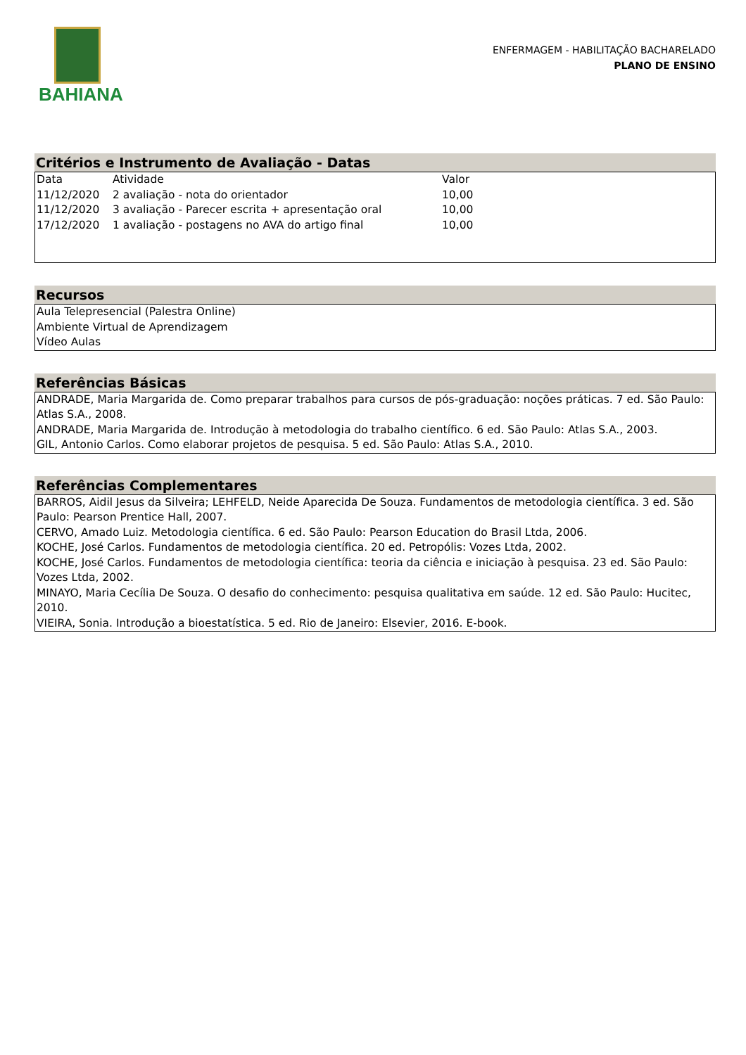BAHIANA
ENFERMAGEM - HABILITAÇÃO BACHARELADO
PLANO DE ENSINO
Critérios e Instrumento de Avaliação - Datas
| Data | Atividade | Valor |
| 11/12/2020 | 2 avaliação - nota do orientador | 10,00 |
| 11/12/2020 | 3 avaliação - Parecer escrita + apresentação oral | 10,00 |
| 17/12/2020 | 1 avaliação - postagens no AVA do artigo final | 10,00 |
Recursos
Aula Telepresencial (Palestra Online)
Ambiente Virtual de Aprendizagem
Vídeo Aulas
Referências Básicas
ANDRADE, Maria Margarida de. Como preparar trabalhos para cursos de pós-graduação: noções práticas. 7 ed. São Paulo: Atlas S.A., 2008.
ANDRADE, Maria Margarida de. Introdução à metodologia do trabalho científico. 6 ed. São Paulo: Atlas S.A., 2003.
GIL, Antonio Carlos. Como elaborar projetos de pesquisa. 5 ed. São Paulo: Atlas S.A., 2010.
Referências Complementares
BARROS, Aidil Jesus da Silveira; LEHFELD, Neide Aparecida De Souza. Fundamentos de metodologia científica. 3 ed. São Paulo: Pearson Prentice Hall, 2007.
CERVO, Amado Luiz. Metodologia científica. 6 ed. São Paulo: Pearson Education do Brasil Ltda, 2006.
KOCHE, José Carlos. Fundamentos de metodologia científica. 20 ed. Petropólis: Vozes Ltda, 2002.
KOCHE, José Carlos. Fundamentos de metodologia científica: teoria da ciência e iniciação à pesquisa. 23 ed. São Paulo: Vozes Ltda, 2002.
MINAYO, Maria Cecília De Souza. O desafio do conhecimento: pesquisa qualitativa em saúde. 12 ed. São Paulo: Hucitec, 2010.
VIEIRA, Sonia. Introdução a bioestatística. 5 ed. Rio de Janeiro: Elsevier, 2016. E-book.